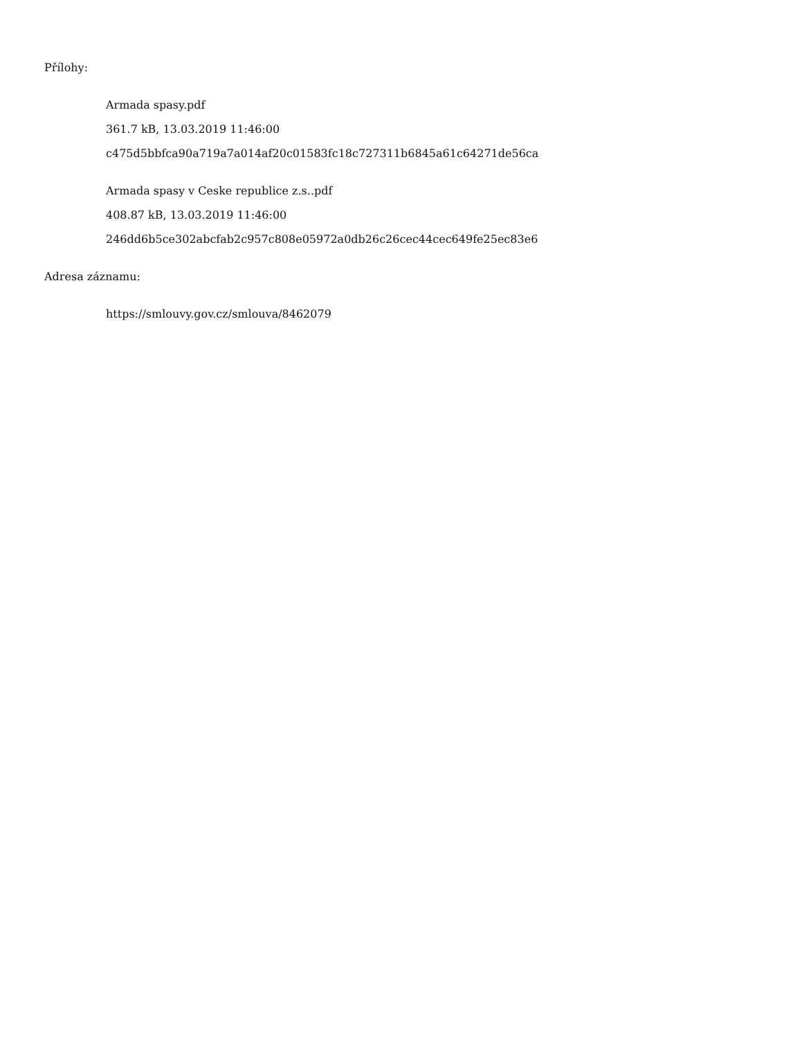Přílohy:
Armada spasy.pdf
361.7 kB, 13.03.2019 11:46:00
c475d5bbfca90a719a7a014af20c01583fc18c727311b6845a61c64271de56ca
Armada spasy v Ceske republice z.s..pdf
408.87 kB, 13.03.2019 11:46:00
246dd6b5ce302abcfab2c957c808e05972a0db26c26cec44cec649fe25ec83e6
Adresa záznamu:
https://smlouvy.gov.cz/smlouva/8462079